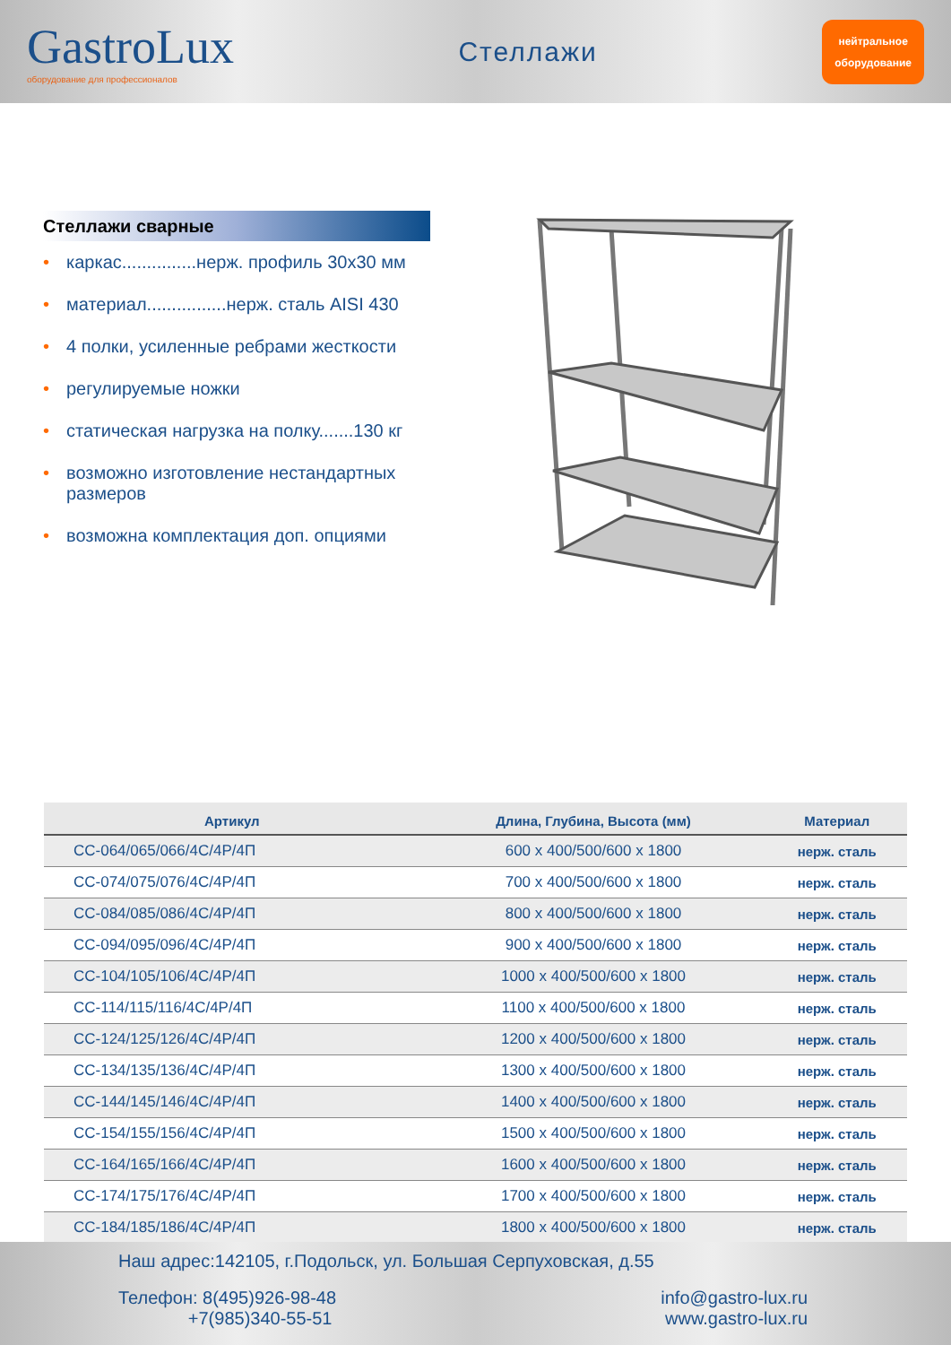GastroLux
оборудование для профессионалов
Стеллажи
нейтральное
оборудование
Стеллажи сварные
• каркас...............нерж. профиль 30х30 мм
• материал................нерж. сталь AISI 430
• 4 полки, усиленные ребрами жесткости
• регулируемые ножки
• статическая нагрузка на полку.......130 кг
• возможно изготовление нестандартных размеров
• возможна комплектация доп. опциями
| Артикул | Длина, Глубина, Высота (мм) | Материал |
| --- | --- | --- |
| СС-064/065/066/4С/4Р/4П | 600 x 400/500/600 x 1800 | нерж. сталь |
| СС-074/075/076/4С/4Р/4П | 700 x 400/500/600 x 1800 | нерж. сталь |
| СС-084/085/086/4С/4Р/4П | 800 x 400/500/600 x 1800 | нерж. сталь |
| СС-094/095/096/4С/4Р/4П | 900 x 400/500/600 x 1800 | нерж. сталь |
| СС-104/105/106/4С/4Р/4П | 1000 x 400/500/600 x 1800 | нерж. сталь |
| СС-114/115/116/4С/4Р/4П | 1100 x 400/500/600 x 1800 | нерж. сталь |
| СС-124/125/126/4С/4Р/4П | 1200 x 400/500/600 x 1800 | нерж. сталь |
| СС-134/135/136/4С/4Р/4П | 1300 x 400/500/600 x 1800 | нерж. сталь |
| СС-144/145/146/4С/4Р/4П | 1400 x 400/500/600 x 1800 | нерж. сталь |
| СС-154/155/156/4С/4Р/4П | 1500 x 400/500/600 x 1800 | нерж. сталь |
| СС-164/165/166/4С/4Р/4П | 1600 x 400/500/600 x 1800 | нерж. сталь |
| СС-174/175/176/4С/4Р/4П | 1700 x 400/500/600 x 1800 | нерж. сталь |
| СС-184/185/186/4С/4Р/4П | 1800 x 400/500/600 x 1800 | нерж. сталь |
Наш адрес:142105, г.Подольск, ул. Большая Серпуховская, д.55
Телефон: 8(495)926-98-48
+7(985)340-55-51
info@gastro-lux.ru
www.gastro-lux.ru